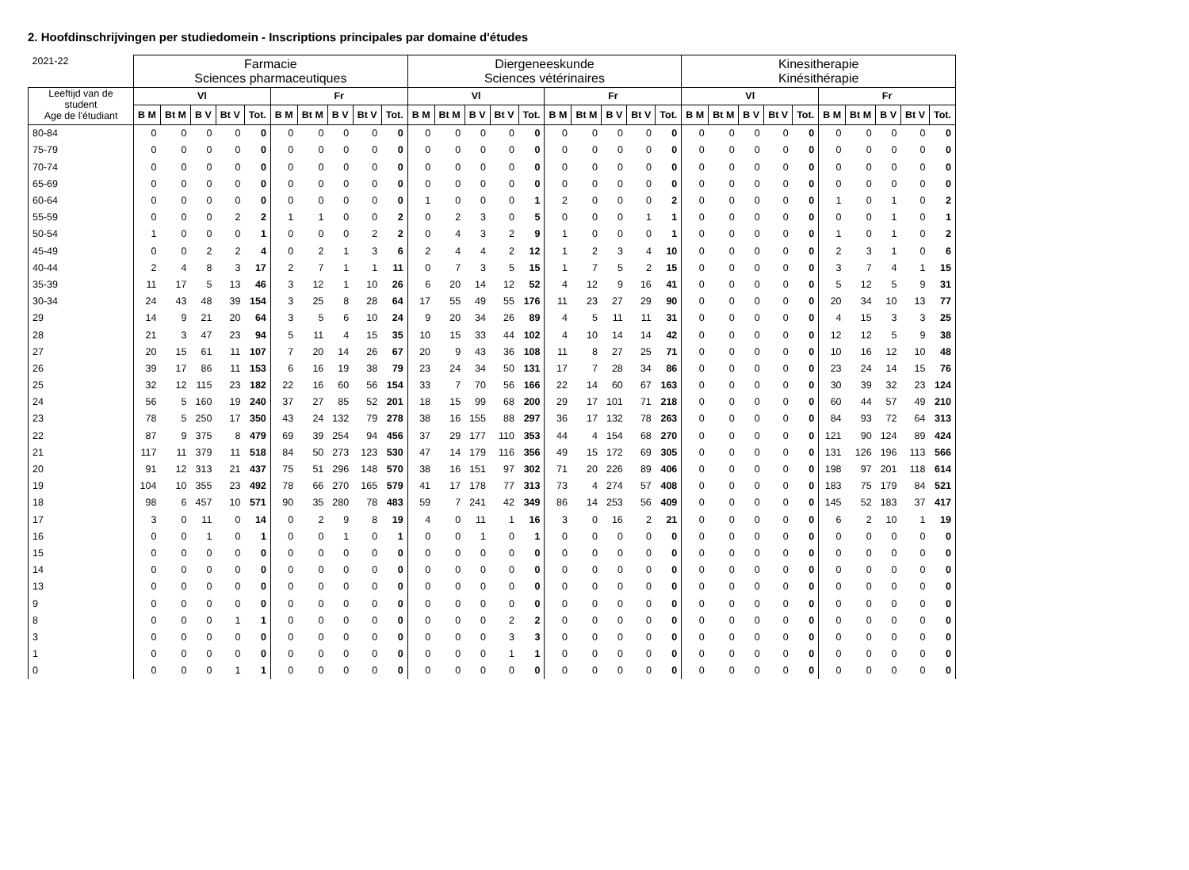2. Hoofdinschrijvingen per studiedomein - Inscriptions principales par domaine d'études
| 2021-22 | Farmacie Sciences pharmaceutiques | | | | | | | | | | Diergeneeskunde Sciences vétérinaires | | | | | | | | | | Kinesitherapie Kinésithérapie | | | | | | | | | |
| --- | --- | --- | --- | --- | --- | --- | --- | --- | --- | --- | --- | --- | --- | --- | --- | --- | --- | --- | --- | --- | --- | --- | --- | --- | --- | --- | --- | --- | --- | --- |
| Leeftijd van de student Age de l'étudiant | | | | | | | | | | | | | | | | | | | | | | | | | | | | | | |
| | Vl | | | | | Fr | | | | | Vl | | | | | Fr | | | | | Vl | | | | | Fr | | | | |
| | B M | Bt M | B V | Bt V | Tot. | B M | Bt M | B V | Bt V | Tot. | B M | Bt M | B V | Bt V | Tot. | B M | Bt M | B V | Bt V | Tot. | B M | Bt M | B V | Bt V | Tot. | B M | Bt M | B V | Bt V | Tot. |
| 80-84 | 0 | 0 | 0 | 0 | 0 | 0 | 0 | 0 | 0 | 0 | 0 | 0 | 0 | 0 | 0 | 0 | 0 | 0 | 0 | 0 | 0 | 0 | 0 | 0 | 0 | 0 | 0 | 0 | 0 | 0 |
| 75-79 | 0 | 0 | 0 | 0 | 0 | 0 | 0 | 0 | 0 | 0 | 0 | 0 | 0 | 0 | 0 | 0 | 0 | 0 | 0 | 0 | 0 | 0 | 0 | 0 | 0 | 0 | 0 | 0 | 0 | 0 |
| 70-74 | 0 | 0 | 0 | 0 | 0 | 0 | 0 | 0 | 0 | 0 | 0 | 0 | 0 | 0 | 0 | 0 | 0 | 0 | 0 | 0 | 0 | 0 | 0 | 0 | 0 | 0 | 0 | 0 | 0 | 0 |
| 65-69 | 0 | 0 | 0 | 0 | 0 | 0 | 0 | 0 | 0 | 0 | 0 | 0 | 0 | 0 | 0 | 0 | 0 | 0 | 0 | 0 | 0 | 0 | 0 | 0 | 0 | 0 | 0 | 0 | 0 | 0 |
| 60-64 | 0 | 0 | 0 | 0 | 0 | 0 | 0 | 0 | 0 | 0 | 1 | 0 | 0 | 0 | 1 | 2 | 0 | 0 | 0 | 2 | 0 | 0 | 0 | 0 | 0 | 1 | 0 | 1 | 0 | 2 |
| 55-59 | 0 | 0 | 0 | 2 | 2 | 1 | 1 | 0 | 0 | 2 | 0 | 2 | 3 | 0 | 5 | 0 | 0 | 0 | 1 | 1 | 0 | 0 | 0 | 0 | 0 | 0 | 0 | 1 | 0 | 1 |
| 50-54 | 1 | 0 | 0 | 0 | 1 | 0 | 0 | 0 | 2 | 2 | 0 | 4 | 3 | 2 | 9 | 1 | 0 | 0 | 0 | 1 | 0 | 0 | 0 | 0 | 0 | 1 | 0 | 1 | 0 | 2 |
| 45-49 | 0 | 0 | 2 | 2 | 4 | 0 | 2 | 1 | 3 | 6 | 2 | 4 | 4 | 2 | 12 | 1 | 2 | 3 | 4 | 10 | 0 | 0 | 0 | 0 | 0 | 2 | 3 | 1 | 0 | 6 |
| 40-44 | 2 | 4 | 8 | 3 | 17 | 2 | 7 | 1 | 1 | 11 | 0 | 7 | 3 | 5 | 15 | 1 | 7 | 5 | 2 | 15 | 0 | 0 | 0 | 0 | 0 | 3 | 7 | 4 | 1 | 15 |
| 35-39 | 11 | 17 | 5 | 13 | 46 | 3 | 12 | 1 | 10 | 26 | 6 | 20 | 14 | 12 | 52 | 4 | 12 | 9 | 16 | 41 | 0 | 0 | 0 | 0 | 0 | 5 | 12 | 5 | 9 | 31 |
| 30-34 | 24 | 43 | 48 | 39 | 154 | 3 | 25 | 8 | 28 | 64 | 17 | 55 | 49 | 55 | 176 | 11 | 23 | 27 | 29 | 90 | 0 | 0 | 0 | 0 | 0 | 20 | 34 | 10 | 13 | 77 |
| 29 | 14 | 9 | 21 | 20 | 64 | 3 | 5 | 6 | 10 | 24 | 9 | 20 | 34 | 26 | 89 | 4 | 5 | 11 | 11 | 31 | 0 | 0 | 0 | 0 | 0 | 4 | 15 | 3 | 3 | 25 |
| 28 | 21 | 3 | 47 | 23 | 94 | 5 | 11 | 4 | 15 | 35 | 10 | 15 | 33 | 44 | 102 | 4 | 10 | 14 | 14 | 42 | 0 | 0 | 0 | 0 | 0 | 12 | 12 | 5 | 9 | 38 |
| 27 | 20 | 15 | 61 | 11 | 107 | 7 | 20 | 14 | 26 | 67 | 20 | 9 | 43 | 36 | 108 | 11 | 8 | 27 | 25 | 71 | 0 | 0 | 0 | 0 | 0 | 10 | 16 | 12 | 10 | 48 |
| 26 | 39 | 17 | 86 | 11 | 153 | 6 | 16 | 19 | 38 | 79 | 23 | 24 | 34 | 50 | 131 | 17 | 7 | 28 | 34 | 86 | 0 | 0 | 0 | 0 | 0 | 23 | 24 | 14 | 15 | 76 |
| 25 | 32 | 12 | 115 | 23 | 182 | 22 | 16 | 60 | 56 | 154 | 33 | 7 | 70 | 56 | 166 | 22 | 14 | 60 | 67 | 163 | 0 | 0 | 0 | 0 | 0 | 30 | 39 | 32 | 23 | 124 |
| 24 | 56 | 5 | 160 | 19 | 240 | 37 | 27 | 85 | 52 | 201 | 18 | 15 | 99 | 68 | 200 | 29 | 17 | 101 | 71 | 218 | 0 | 0 | 0 | 0 | 0 | 60 | 44 | 57 | 49 | 210 |
| 23 | 78 | 5 | 250 | 17 | 350 | 43 | 24 | 132 | 79 | 278 | 38 | 16 | 155 | 88 | 297 | 36 | 17 | 132 | 78 | 263 | 0 | 0 | 0 | 0 | 0 | 84 | 93 | 72 | 64 | 313 |
| 22 | 87 | 9 | 375 | 8 | 479 | 69 | 39 | 254 | 94 | 456 | 37 | 29 | 177 | 110 | 353 | 44 | 4 | 154 | 68 | 270 | 0 | 0 | 0 | 0 | 0 | 121 | 90 | 124 | 89 | 424 |
| 21 | 117 | 11 | 379 | 11 | 518 | 84 | 50 | 273 | 123 | 530 | 47 | 14 | 179 | 116 | 356 | 49 | 15 | 172 | 69 | 305 | 0 | 0 | 0 | 0 | 0 | 131 | 126 | 196 | 113 | 566 |
| 20 | 91 | 12 | 313 | 21 | 437 | 75 | 51 | 296 | 148 | 570 | 38 | 16 | 151 | 97 | 302 | 71 | 20 | 226 | 89 | 406 | 0 | 0 | 0 | 0 | 0 | 198 | 97 | 201 | 118 | 614 |
| 19 | 104 | 10 | 355 | 23 | 492 | 78 | 66 | 270 | 165 | 579 | 41 | 17 | 178 | 77 | 313 | 73 | 4 | 274 | 57 | 408 | 0 | 0 | 0 | 0 | 0 | 183 | 75 | 179 | 84 | 521 |
| 18 | 98 | 6 | 457 | 10 | 571 | 90 | 35 | 280 | 78 | 483 | 59 | 7 | 241 | 42 | 349 | 86 | 14 | 253 | 56 | 409 | 0 | 0 | 0 | 0 | 0 | 145 | 52 | 183 | 37 | 417 |
| 17 | 3 | 0 | 11 | 0 | 14 | 0 | 2 | 9 | 8 | 19 | 4 | 0 | 11 | 1 | 16 | 3 | 0 | 16 | 2 | 21 | 0 | 0 | 0 | 0 | 0 | 6 | 2 | 10 | 1 | 19 |
| 16 | 0 | 0 | 1 | 0 | 1 | 0 | 0 | 1 | 0 | 1 | 0 | 0 | 1 | 0 | 1 | 0 | 0 | 0 | 0 | 0 | 0 | 0 | 0 | 0 | 0 | 0 | 0 | 0 | 0 | 0 |
| 15 | 0 | 0 | 0 | 0 | 0 | 0 | 0 | 0 | 0 | 0 | 0 | 0 | 0 | 0 | 0 | 0 | 0 | 0 | 0 | 0 | 0 | 0 | 0 | 0 | 0 | 0 | 0 | 0 | 0 | 0 |
| 14 | 0 | 0 | 0 | 0 | 0 | 0 | 0 | 0 | 0 | 0 | 0 | 0 | 0 | 0 | 0 | 0 | 0 | 0 | 0 | 0 | 0 | 0 | 0 | 0 | 0 | 0 | 0 | 0 | 0 | 0 |
| 13 | 0 | 0 | 0 | 0 | 0 | 0 | 0 | 0 | 0 | 0 | 0 | 0 | 0 | 0 | 0 | 0 | 0 | 0 | 0 | 0 | 0 | 0 | 0 | 0 | 0 | 0 | 0 | 0 | 0 | 0 |
| 9 | 0 | 0 | 0 | 0 | 0 | 0 | 0 | 0 | 0 | 0 | 0 | 0 | 0 | 0 | 0 | 0 | 0 | 0 | 0 | 0 | 0 | 0 | 0 | 0 | 0 | 0 | 0 | 0 | 0 | 0 |
| 8 | 0 | 0 | 0 | 1 | 1 | 0 | 0 | 0 | 0 | 0 | 0 | 0 | 0 | 2 | 2 | 0 | 0 | 0 | 0 | 0 | 0 | 0 | 0 | 0 | 0 | 0 | 0 | 0 | 0 | 0 |
| 3 | 0 | 0 | 0 | 0 | 0 | 0 | 0 | 0 | 0 | 0 | 0 | 0 | 0 | 3 | 3 | 0 | 0 | 0 | 0 | 0 | 0 | 0 | 0 | 0 | 0 | 0 | 0 | 0 | 0 | 0 |
| 1 | 0 | 0 | 0 | 0 | 0 | 0 | 0 | 0 | 0 | 0 | 0 | 0 | 0 | 1 | 1 | 0 | 0 | 0 | 0 | 0 | 0 | 0 | 0 | 0 | 0 | 0 | 0 | 0 | 0 | 0 |
| 0 | 0 | 0 | 0 | 1 | 1 | 0 | 0 | 0 | 0 | 0 | 0 | 0 | 0 | 0 | 0 | 0 | 0 | 0 | 0 | 0 | 0 | 0 | 0 | 0 | 0 | 0 | 0 | 0 | 0 | 0 |